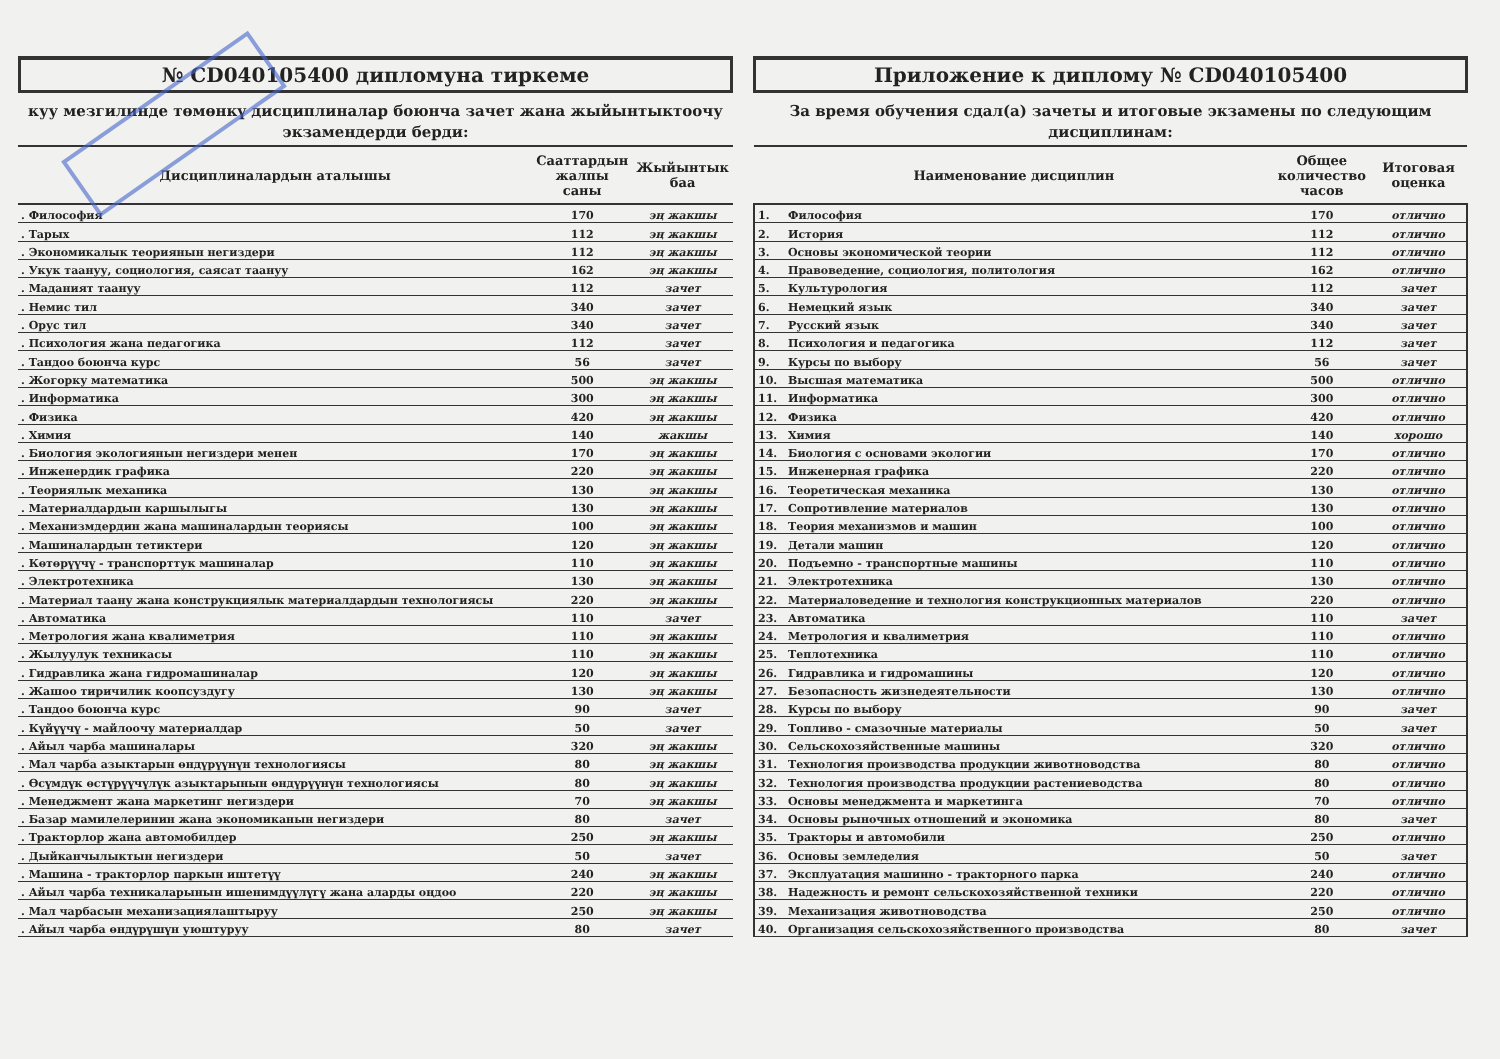№ CD040105400 дипломуна тиркеме
куу мезгилинде төмөнкү дисциплиналар боюнча зачет жана жыйынтыктоочу экзамендерди берди:
| Дисциплиналардын аталышы | Сааттардын жалпы саны | Жыйынтык баа |
| --- | --- | --- |
| . Философия | 170 | эң жакшы |
| . Тарых | 112 | эң жакшы |
| . Экономикалык теориянын негиздери | 112 | эң жакшы |
| . Укук таануу, социология, саясат таануу | 162 | эң жакшы |
| . Маданият таануу | 112 | зачет |
| . Немис тил | 340 | зачет |
| . Орус тил | 340 | зачет |
| . Психология жана педагогика | 112 | зачет |
| . Тандоо боюнча курс | 56 | зачет |
| . Жогорку математика | 500 | эң жакшы |
| . Информатика | 300 | эң жакшы |
| . Физика | 420 | эң жакшы |
| . Химия | 140 | жакшы |
| . Биология экологиянын негиздери менен | 170 | эң жакшы |
| . Инженердик графика | 220 | эң жакшы |
| . Теориялык механика | 130 | эң жакшы |
| . Материалдардын каршылыгы | 130 | эң жакшы |
| . Механизмдердин жана машиналардын теориясы | 100 | эң жакшы |
| . Машиналардын тетиктери | 120 | эң жакшы |
| . Көтөрүүчү - транспорттук машиналар | 110 | эң жакшы |
| . Электротехника | 130 | эң жакшы |
| . Материал таану жана конструкциялык материалдардын технологиясы | 220 | эң жакшы |
| . Автоматика | 110 | зачет |
| . Метрология жана квалиметрия | 110 | эң жакшы |
| . Жылуулук техникасы | 110 | эң жакшы |
| . Гидравлика жана гидромашиналар | 120 | эң жакшы |
| . Жашоо тиричилик коопсуздугу | 130 | эң жакшы |
| . Тандоо боюнча курс | 90 | зачет |
| . Күйүүчү - майлоочу материалдар | 50 | зачет |
| . Айыл чарба машиналары | 320 | эң жакшы |
| . Мал чарба азыктарын өндүрүүнүн технологиясы | 80 | эң жакшы |
| . Өсүмдүк өстүрүүчүлүк азыктарынын өндүрүүнүн технологиясы | 80 | эң жакшы |
| . Менеджмент жана маркетинг негиздери | 70 | эң жакшы |
| . Базар мамилелеринин жана экономиканын негиздери | 80 | зачет |
| . Тракторлор жана автомобилдер | 250 | эң жакшы |
| . Дыйканчылыктын негиздери | 50 | зачет |
| . Машина - тракторлор паркын иштетүү | 240 | эң жакшы |
| . Айыл чарба техникаларынын ишенимдүүлүгү жана аларды оңдоо | 220 | эң жакшы |
| . Мал чарбасын механизациялаштыруу | 250 | эң жакшы |
| . Айыл чарба өндүрүшүн уюштуруу | 80 | зачет |
Приложение к диплому № CD040105400
За время обучения сдал(а) зачеты и итоговые экзамены по следующим дисциплинам:
| Наименование дисциплин | | Общее количество часов | Итоговая оценка |
| --- | --- | --- | --- |
| 1. | Философия | 170 | отлично |
| 2. | История | 112 | отлично |
| 3. | Основы экономической теории | 112 | отлично |
| 4. | Правоведение, социология, политология | 162 | отлично |
| 5. | Культурология | 112 | зачет |
| 6. | Немецкий язык | 340 | зачет |
| 7. | Русский язык | 340 | зачет |
| 8. | Психология и педагогика | 112 | зачет |
| 9. | Курсы по выбору | 56 | зачет |
| 10. | Высшая математика | 500 | отлично |
| 11. | Информатика | 300 | отлично |
| 12. | Физика | 420 | отлично |
| 13. | Химия | 140 | хорошо |
| 14. | Биология с основами экологии | 170 | отлично |
| 15. | Инженерная графика | 220 | отлично |
| 16. | Теоретическая механика | 130 | отлично |
| 17. | Сопротивление материалов | 130 | отлично |
| 18. | Теория механизмов и машин | 100 | отлично |
| 19. | Детали машин | 120 | отлично |
| 20. | Подъемно - транспортные машины | 110 | отлично |
| 21. | Электротехника | 130 | отлично |
| 22. | Материаловедение и технология конструкционных материалов | 220 | отлично |
| 23. | Автоматика | 110 | зачет |
| 24. | Метрология и квалиметрия | 110 | отлично |
| 25. | Теплотехника | 110 | отлично |
| 26. | Гидравлика и гидромашины | 120 | отлично |
| 27. | Безопасность жизнедеятельности | 130 | отлично |
| 28. | Курсы по выбору | 90 | зачет |
| 29. | Топливо - смазочные материалы | 50 | зачет |
| 30. | Сельскохозяйственные машины | 320 | отлично |
| 31. | Технология производства продукции животноводства | 80 | отлично |
| 32. | Технология производства продукции растениеводства | 80 | отлично |
| 33. | Основы менеджмента и маркетинга | 70 | отлично |
| 34. | Основы рыночных отношений и экономика | 80 | зачет |
| 35. | Тракторы и автомобили | 250 | отлично |
| 36. | Основы земледелия | 50 | зачет |
| 37. | Эксплуатация машинно - тракторного парка | 240 | отлично |
| 38. | Надежность и ремонт сельскохозяйственной техники | 220 | отлично |
| 39. | Механизация животноводства | 250 | отлично |
| 40. | Организация сельскохозяйственного производства | 80 | зачет |